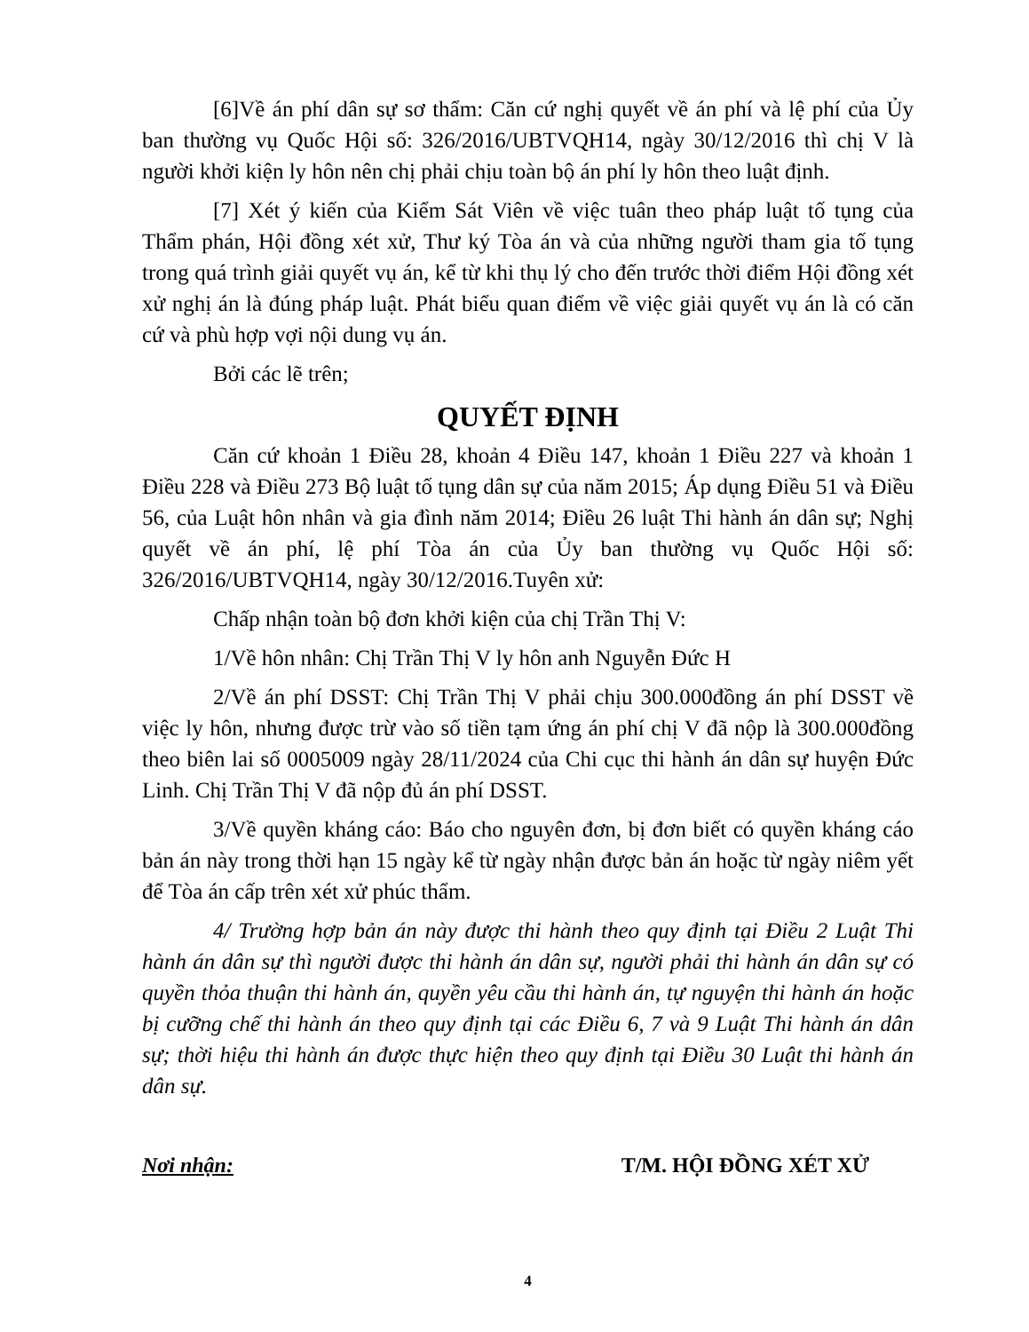[6]Về án phí dân sự sơ thẩm: Căn cứ nghị quyết về án phí và lệ phí của Ủy ban thường vụ Quốc Hội số: 326/2016/UBTVQH14, ngày 30/12/2016 thì chị V là người khởi kiện ly hôn nên chị phải chịu toàn bộ án phí ly hôn theo luật định.
[7] Xét ý kiến của Kiểm Sát Viên về việc tuân theo pháp luật tố tụng của Thẩm phán, Hội đồng xét xử, Thư ký Tòa án và của những người tham gia tố tụng trong quá trình giải quyết vụ án, kể từ khi thụ lý cho đến trước thời điểm Hội đồng xét xử nghị án là đúng pháp luật. Phát biểu quan điểm về việc giải quyết vụ án là có căn cứ và phù hợp vợi nội dung vụ án.
Bởi các lẽ trên;
QUYẾT ĐỊNH
Căn cứ khoản 1 Điều 28, khoản 4 Điều 147, khoản 1 Điều 227 và khoản 1 Điều 228 và Điều 273 Bộ luật tố tụng dân sự của năm 2015; Áp dụng Điều 51 và Điều 56, của Luật hôn nhân và gia đình năm 2014; Điều 26 luật Thi hành án dân sự; Nghị quyết về án phí, lệ phí Tòa án của Ủy ban thường vụ Quốc Hội số: 326/2016/UBTVQH14, ngày 30/12/2016.Tuyên xử:
Chấp nhận toàn bộ đơn khởi kiện của chị Trần Thị V:
1/Về hôn nhân: Chị Trần Thị V ly hôn anh Nguyễn Đức H
2/Về án phí DSST: Chị Trần Thị V phải chịu 300.000đồng án phí DSST về việc ly hôn, nhưng được trừ vào số tiền tạm ứng án phí chị V đã nộp là 300.000đồng theo biên lai số 0005009 ngày 28/11/2024 của Chi cục thi hành án dân sự huyện Đức Linh. Chị Trần Thị V đã nộp đủ án phí DSST.
3/Về quyền kháng cáo: Báo cho nguyên đơn, bị đơn biết có quyền kháng cáo bản án này trong thời hạn 15 ngày kể từ ngày nhận được bản án hoặc từ ngày niêm yết để Tòa án cấp trên xét xử phúc thẩm.
4/ Trường hợp bản án này được thi hành theo quy định tại Điều 2 Luật Thi hành án dân sự thì người được thi hành án dân sự, người phải thi hành án dân sự có quyền thỏa thuận thi hành án, quyền yêu cầu thi hành án, tự nguyện thi hành án hoặc bị cưỡng chế thi hành án theo quy định tại các Điều 6, 7 và 9 Luật Thi hành án dân sự; thời hiệu thi hành án được thực hiện theo quy định tại Điều 30 Luật thi hành án dân sự.
Nơi nhận: T/M. HỘI ĐỒNG XÉT XỬ
4